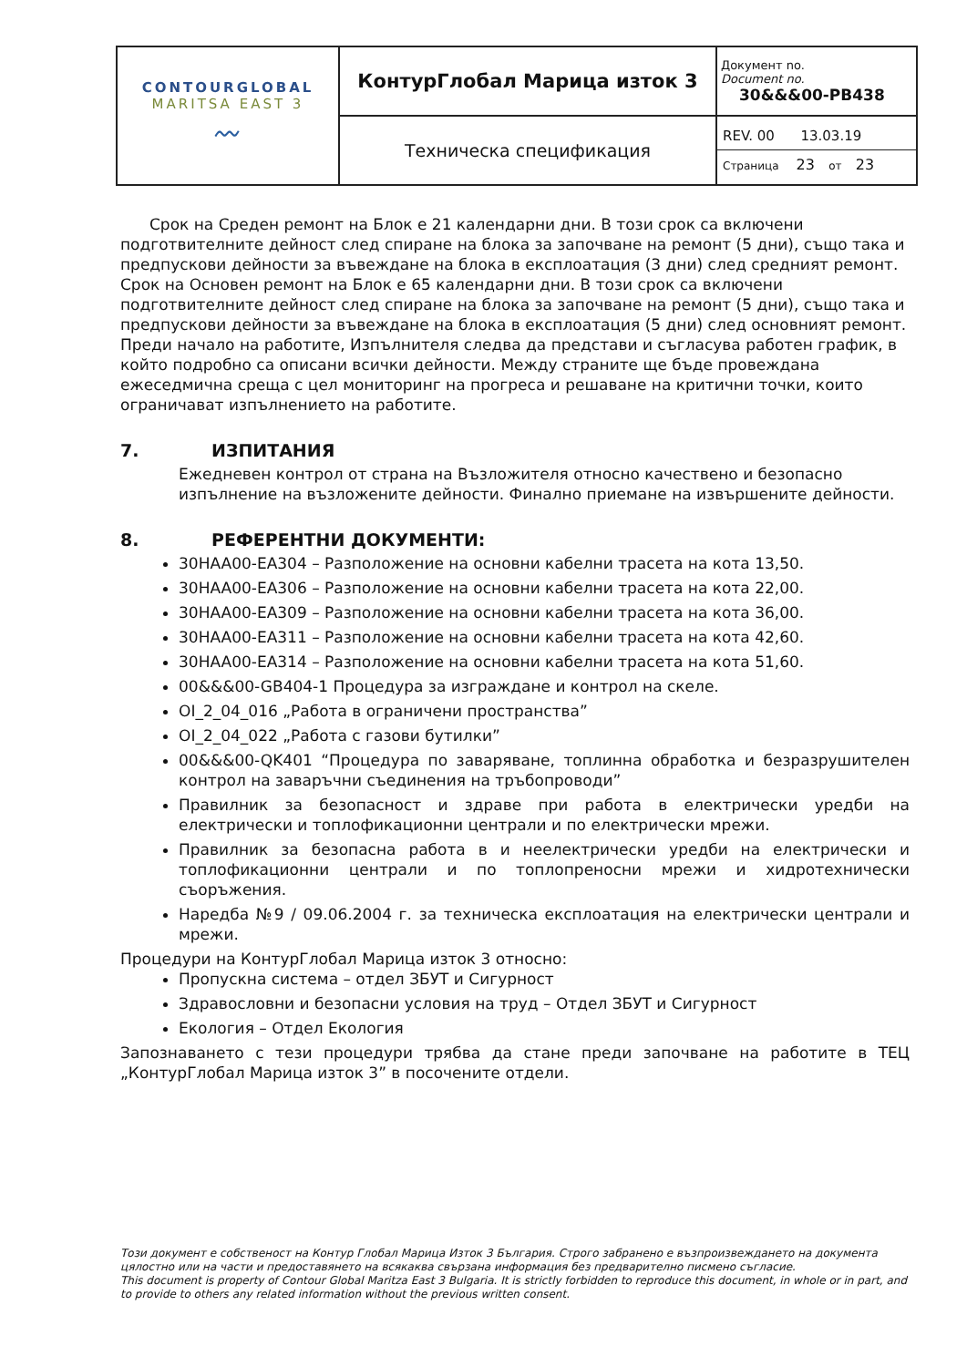| CONTOURGLOBAL MARITSA EAST 3 〰 | КонтурГлобал Марица изток 3 | Документ no. Document no. 30&&&00-PB438 |
| | Техническа спецификация | REV. 00 13.03.19 Страница 23 от 23 |
Срок на Среден ремонт на Блок е 21 календарни дни. В този срок са включени подготвителните дейност след спиране на блока за започване на ремонт (5 дни), също така и предпускови дейности за въвеждане на блока в експлоатация (3 дни) след средният ремонт. Срок на Основен ремонт на Блок е 65 календарни дни. В този срок са включени подготвителните дейност след спиране на блока за започване на ремонт (5 дни), също така и предпускови дейности за въвеждане на блока в експлоатация (5 дни) след основният ремонт. Преди начало на работите, Изпълнителя следва да представи и съгласува работен график, в който подробно са описани всички дейности. Между страните ще бъде провеждана ежеседмична среща с цел мониторинг на прогреса и решаване на критични точки, които ограничават изпълнението на работите.
7. ИЗПИТАНИЯ
Ежедневен контрол от страна на Възложителя относно качествено и безопасно изпълнение на възложените дейности. Финално приемане на извършените дейности.
8. РЕФЕРЕНТНИ ДОКУМЕНТИ:
30HAA00-EA304 – Разположение на основни кабелни трасета на кота 13,50.
30HAA00-EA306 – Разположение на основни кабелни трасета на кота 22,00.
30HAA00-EA309 – Разположение на основни кабелни трасета на кота 36,00.
30HAA00-EA311 – Разположение на основни кабелни трасета на кота 42,60.
30HAA00-EA314 – Разположение на основни кабелни трасета на кота 51,60.
00&&&00-GB404-1 Процедура за изграждане и контрол на скеле.
OI_2_04_016 „Работа в ограничени пространства”
OI_2_04_022 „Работа с газови бутилки”
00&&&00-QK401 “Процедура по заваряване, топлинна обработка и безразрушителен контрол на заваръчни съединения на тръбопроводи”
Правилник за безопасност и здраве при работа в електрически уредби на електрически и топлофикационни централи и по електрически мрежи.
Правилник за безопасна работа в и неелектрически уредби на електрически и топлофикационни централи и по топлопреносни мрежи и хидротехнически съоръжения.
Наредба №9 / 09.06.2004 г. за техническа експлоатация на електрически централи и мрежи.
Процедури на КонтурГлобал Марица изток 3 относно:
Пропускна система – отдел ЗБУТ и Сигурност
Здравословни и безопасни условия на труд – Отдел ЗБУТ и Сигурност
Екология – Отдел Екология
Запознаването с тези процедури трябва да стане преди започване на работите в ТЕЦ „КонтурГлобал Марица изток 3” в посочените отдели.
Този документ е собственост на Контур Глобал Марица Изток 3 България. Строго забранено е възпроизвеждането на документа цялостно или на части и предоставянето на всякаква свързана информация без предварително писмено съгласие.
This document is property of Contour Global Maritza East 3 Bulgaria. It is strictly forbidden to reproduce this document, in whole or in part, and to provide to others any related information without the previous written consent.